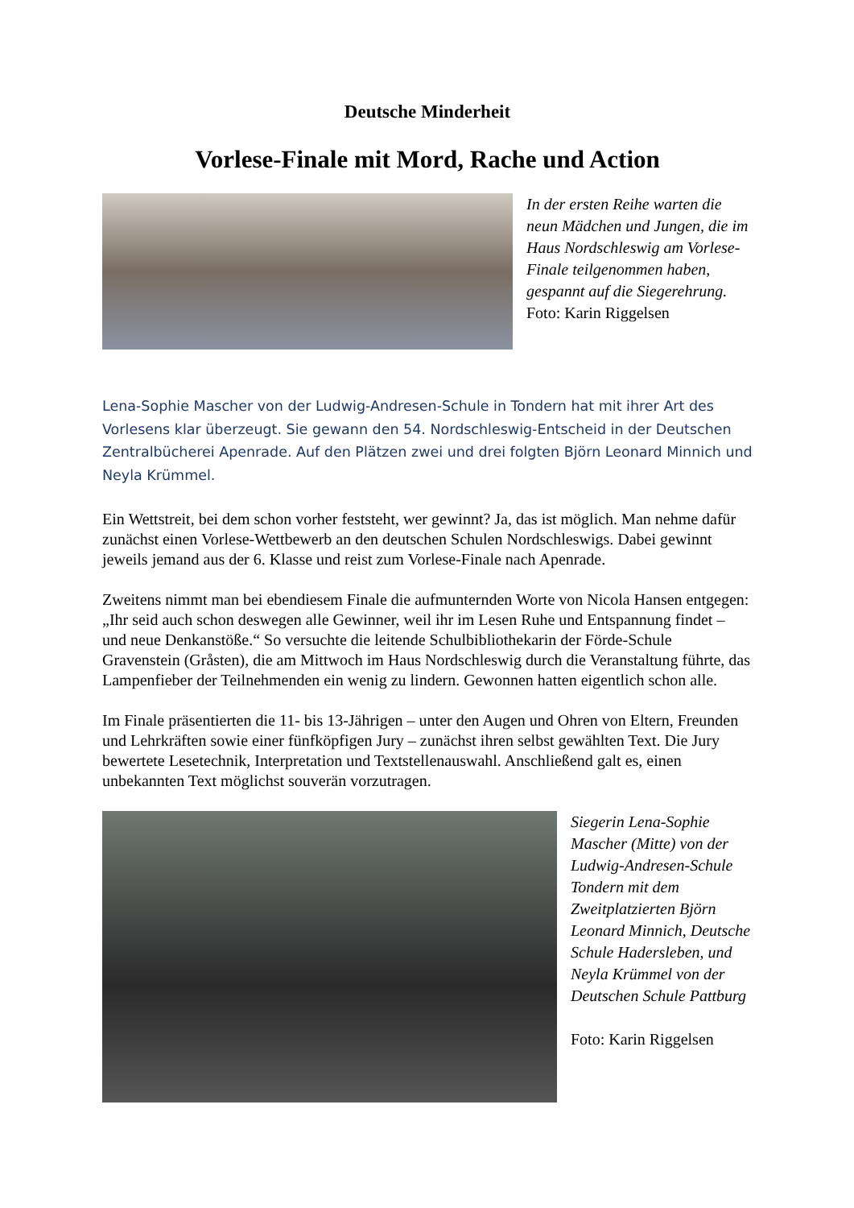Deutsche Minderheit
Vorlese-Finale mit Mord, Rache und Action
In der ersten Reihe warten die neun Mädchen und Jungen, die im Haus Nordschleswig am Vorlese-Finale teilgenommen haben, gespannt auf die Siegerehrung. Foto: Karin Riggelsen
Lena-Sophie Mascher von der Ludwig-Andresen-Schule in Tondern hat mit ihrer Art des Vorlesens klar überzeugt. Sie gewann den 54. Nordschleswig-Entscheid in der Deutschen Zentralbücherei Apenrade. Auf den Plätzen zwei und drei folgten Björn Leonard Minnich und Neyla Krümmel.
Ein Wettstreit, bei dem schon vorher feststeht, wer gewinnt? Ja, das ist möglich. Man nehme dafür zunächst einen Vorlese-Wettbewerb an den deutschen Schulen Nordschleswigs. Dabei gewinnt jeweils jemand aus der 6. Klasse und reist zum Vorlese-Finale nach Apenrade.
Zweitens nimmt man bei ebendiesem Finale die aufmunternden Worte von Nicola Hansen entgegen: „Ihr seid auch schon deswegen alle Gewinner, weil ihr im Lesen Ruhe und Entspannung findet – und neue Denkanstöße.“ So versuchte die leitende Schulbibliothekarin der Förde-Schule Gravenstein (Gråsten), die am Mittwoch im Haus Nordschleswig durch die Veranstaltung führte, das Lampenfieber der Teilnehmenden ein wenig zu lindern. Gewonnen hatten eigentlich schon alle.
Im Finale präsentierten die 11- bis 13-Jährigen – unter den Augen und Ohren von Eltern, Freunden und Lehrkräften sowie einer fünfköpfigen Jury – zunächst ihren selbst gewählten Text. Die Jury bewertete Lesetechnik, Interpretation und Textstellenauswahl. Anschließend galt es, einen unbekannten Text möglichst souverän vorzutragen.
Siegerin Lena-Sophie Mascher (Mitte) von der Ludwig-Andresen-Schule Tondern mit dem Zweitplatzierten Björn Leonard Minnich, Deutsche Schule Hadersleben, und Neyla Krümmel von der Deutschen Schule Pattburg
Foto: Karin Riggelsen